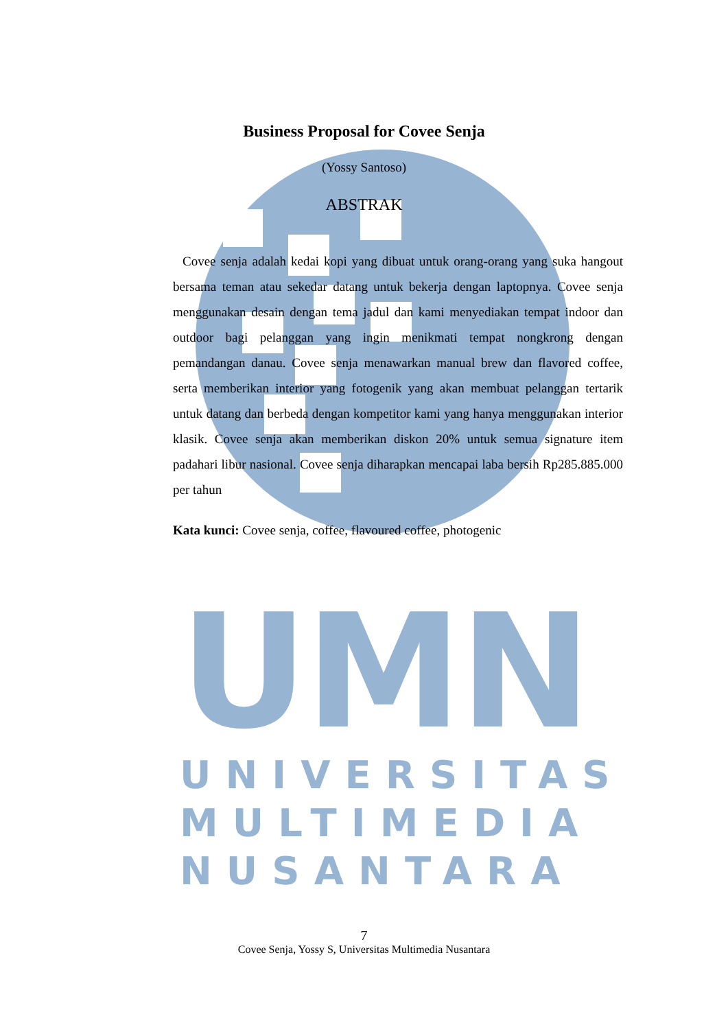UMN
UNIVERSITAS
MULTIMEDIA
NUSANTARA
Business Proposal for Covee Senja
(Yossy Santoso)
ABSTRAK
Covee senja adalah kedai kopi yang dibuat untuk orang-orang yang suka hangout bersama teman atau sekedar datang untuk bekerja dengan laptopnya. Covee senja menggunakan desain dengan tema jadul dan kami menyediakan tempat indoor dan outdoor bagi pelanggan yang ingin menikmati tempat nongkrong dengan pemandangan danau. Covee senja menawarkan manual brew dan flavored coffee, serta memberikan interior yang fotogenik yang akan membuat pelanggan tertarik untuk datang dan berbeda dengan kompetitor kami yang hanya menggunakan interior klasik. Covee senja akan memberikan diskon 20% untuk semua signature item padahari libur nasional. Covee senja diharapkan mencapai laba bersih Rp285.885.000 per tahun
Kata kunci: Covee senja, coffee, flavoured coffee, photogenic
7
Covee Senja, Yossy S, Universitas Multimedia Nusantara